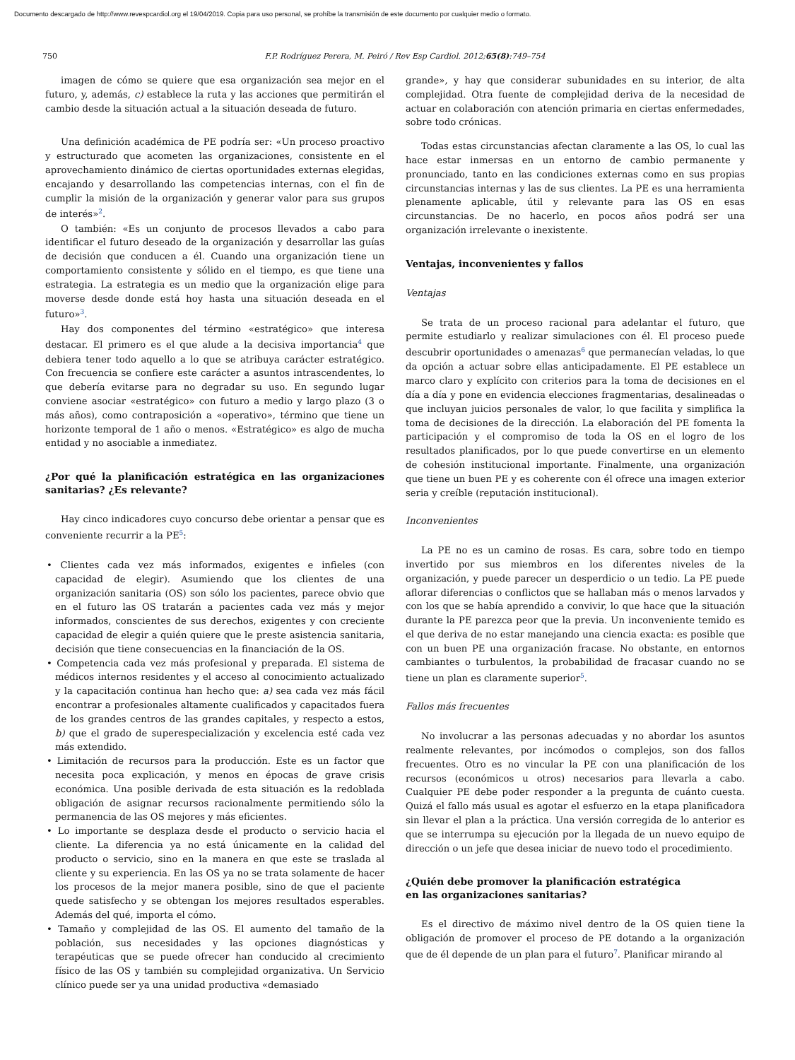Documento descargado de http://www.revespcardiol.org el 19/04/2019. Copia para uso personal, se prohíbe la transmisión de este documento por cualquier medio o formato.
750 F.P. Rodríguez Perera, M. Peiró / Rev Esp Cardiol. 2012;65(8):749–754
imagen de cómo se quiere que esa organización sea mejor en el futuro, y, además, c) establece la ruta y las acciones que permitirán el cambio desde la situación actual a la situación deseada de futuro.
Una definición académica de PE podría ser: «Un proceso proactivo y estructurado que acometen las organizaciones, consistente en el aprovechamiento dinámico de ciertas oportunidades externas elegidas, encajando y desarrollando las competencias internas, con el fin de cumplir la misión de la organización y generar valor para sus grupos de interés»<sup>2</sup>.
O también: «Es un conjunto de procesos llevados a cabo para identificar el futuro deseado de la organización y desarrollar las guías de decisión que conducen a él. Cuando una organización tiene un comportamiento consistente y sólido en el tiempo, es que tiene una estrategia. La estrategia es un medio que la organización elige para moverse desde donde está hoy hasta una situación deseada en el futuro»<sup>3</sup>.
Hay dos componentes del término «estratégico» que interesa destacar. El primero es el que alude a la decisiva importancia<sup>4</sup> que debiera tener todo aquello a lo que se atribuya carácter estratégico. Con frecuencia se confiere este carácter a asuntos intrascendentes, lo que debería evitarse para no degradar su uso. En segundo lugar conviene asociar «estratégico» con futuro a medio y largo plazo (3 o más años), como contraposición a «operativo», término que tiene un horizonte temporal de 1 año o menos. «Estratégico» es algo de mucha entidad y no asociable a inmediatez.
¿Por qué la planificación estratégica en las organizaciones sanitarias? ¿Es relevante?
Hay cinco indicadores cuyo concurso debe orientar a pensar que es conveniente recurrir a la PE<sup>5</sup>:
• Clientes cada vez más informados, exigentes e infieles (con capacidad de elegir). Asumiendo que los clientes de una organización sanitaria (OS) son sólo los pacientes, parece obvio que en el futuro las OS tratarán a pacientes cada vez más y mejor informados, conscientes de sus derechos, exigentes y con creciente capacidad de elegir a quién quiere que le preste asistencia sanitaria, decisión que tiene consecuencias en la financiación de la OS.
• Competencia cada vez más profesional y preparada. El sistema de médicos internos residentes y el acceso al conocimiento actualizado y la capacitación continua han hecho que: a) sea cada vez más fácil encontrar a profesionales altamente cualificados y capacitados fuera de los grandes centros de las grandes capitales, y respecto a estos, b) que el grado de superespecialización y excelencia esté cada vez más extendido.
• Limitación de recursos para la producción. Este es un factor que necesita poca explicación, y menos en épocas de grave crisis económica. Una posible derivada de esta situación es la redoblada obligación de asignar recursos racionalmente permitiendo sólo la permanencia de las OS mejores y más eficientes.
• Lo importante se desplaza desde el producto o servicio hacia el cliente. La diferencia ya no está únicamente en la calidad del producto o servicio, sino en la manera en que este se traslada al cliente y su experiencia. En las OS ya no se trata solamente de hacer los procesos de la mejor manera posible, sino de que el paciente quede satisfecho y se obtengan los mejores resultados esperables. Además del qué, importa el cómo.
• Tamaño y complejidad de las OS. El aumento del tamaño de la población, sus necesidades y las opciones diagnósticas y terapéuticas que se puede ofrecer han conducido al crecimiento físico de las OS y también su complejidad organizativa. Un Servicio clínico puede ser ya una unidad productiva «demasiado
grande», y hay que considerar subunidades en su interior, de alta complejidad. Otra fuente de complejidad deriva de la necesidad de actuar en colaboración con atención primaria en ciertas enfermedades, sobre todo crónicas.
Todas estas circunstancias afectan claramente a las OS, lo cual las hace estar inmersas en un entorno de cambio permanente y pronunciado, tanto en las condiciones externas como en sus propias circunstancias internas y las de sus clientes. La PE es una herramienta plenamente aplicable, útil y relevante para las OS en esas circunstancias. De no hacerlo, en pocos años podrá ser una organización irrelevante o inexistente.
Ventajas, inconvenientes y fallos
Ventajas
Se trata de un proceso racional para adelantar el futuro, que permite estudiarlo y realizar simulaciones con él. El proceso puede descubrir oportunidades o amenazas<sup>6</sup> que permanecían veladas, lo que da opción a actuar sobre ellas anticipadamente. El PE establece un marco claro y explícito con criterios para la toma de decisiones en el día a día y pone en evidencia elecciones fragmentarias, desalineadas o que incluyan juicios personales de valor, lo que facilita y simplifica la toma de decisiones de la dirección. La elaboración del PE fomenta la participación y el compromiso de toda la OS en el logro de los resultados planificados, por lo que puede convertirse en un elemento de cohesión institucional importante. Finalmente, una organización que tiene un buen PE y es coherente con él ofrece una imagen exterior seria y creíble (reputación institucional).
Inconvenientes
La PE no es un camino de rosas. Es cara, sobre todo en tiempo invertido por sus miembros en los diferentes niveles de la organización, y puede parecer un desperdicio o un tedio. La PE puede aflorar diferencias o conflictos que se hallaban más o menos larvados y con los que se había aprendido a convivir, lo que hace que la situación durante la PE parezca peor que la previa. Un inconveniente temido es el que deriva de no estar manejando una ciencia exacta: es posible que con un buen PE una organización fracase. No obstante, en entornos cambiantes o turbulentos, la probabilidad de fracasar cuando no se tiene un plan es claramente superior<sup>5</sup>.
Fallos más frecuentes
No involucrar a las personas adecuadas y no abordar los asuntos realmente relevantes, por incómodos o complejos, son dos fallos frecuentes. Otro es no vincular la PE con una planificación de los recursos (económicos u otros) necesarios para llevarla a cabo. Cualquier PE debe poder responder a la pregunta de cuánto cuesta. Quizá el fallo más usual es agotar el esfuerzo en la etapa planificadora sin llevar el plan a la práctica. Una versión corregida de lo anterior es que se interrumpa su ejecución por la llegada de un nuevo equipo de dirección o un jefe que desea iniciar de nuevo todo el procedimiento.
¿Quién debe promover la planificación estratégica
en las organizaciones sanitarias?
Es el directivo de máximo nivel dentro de la OS quien tiene la obligación de promover el proceso de PE dotando a la organización que de él depende de un plan para el futuro<sup>7</sup>. Planificar mirando al